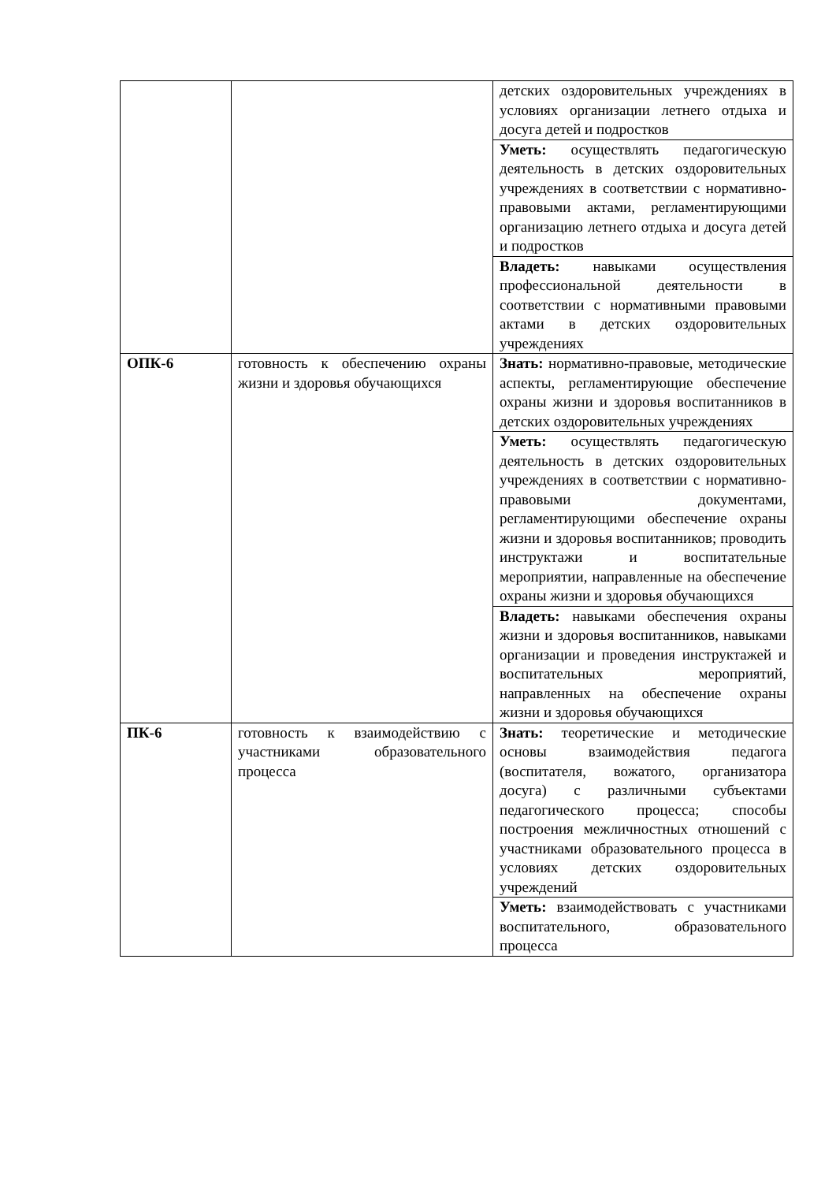| | | детских оздоровительных учреждениях в условиях организации летнего отдыха и досуга детей и подростков |
| | | Уметь: осуществлять педагогическую деятельность в детских оздоровительных учреждениях в соответствии с нормативно-правовыми актами, регламентирующими организацию летнего отдыха и досуга детей и подростков |
| | | Владеть: навыками осуществления профессиональной деятельности в соответствии с нормативными правовыми актами в детских оздоровительных учреждениях |
| ОПК-6 | готовность к обеспечению охраны жизни и здоровья обучающихся | Знать: нормативно-правовые, методические аспекты, регламентирующие обеспечение охраны жизни и здоровья воспитанников в детских оздоровительных учреждениях |
| | | Уметь: осуществлять педагогическую деятельность в детских оздоровительных учреждениях в соответствии с нормативно-правовыми документами, регламентирующими обеспечение охраны жизни и здоровья воспитанников; проводить инструктажи и воспитательные мероприятии, направленные на обеспечение охраны жизни и здоровья обучающихся |
| | | Владеть: навыками обеспечения охраны жизни и здоровья воспитанников, навыками организации и проведения инструктажей и воспитательных мероприятий, направленных на обеспечение охраны жизни и здоровья обучающихся |
| ПК-6 | готовность к взаимодействию с участниками образовательного процесса | Знать: теоретические и методические основы взаимодействия педагога (воспитателя, вожатого, организатора досуга) с различными субъектами педагогического процесса; способы построения межличностных отношений с участниками образовательного процесса в условиях детских оздоровительных учреждений |
| | | Уметь: взаимодействовать с участниками воспитательного, образовательного процесса |